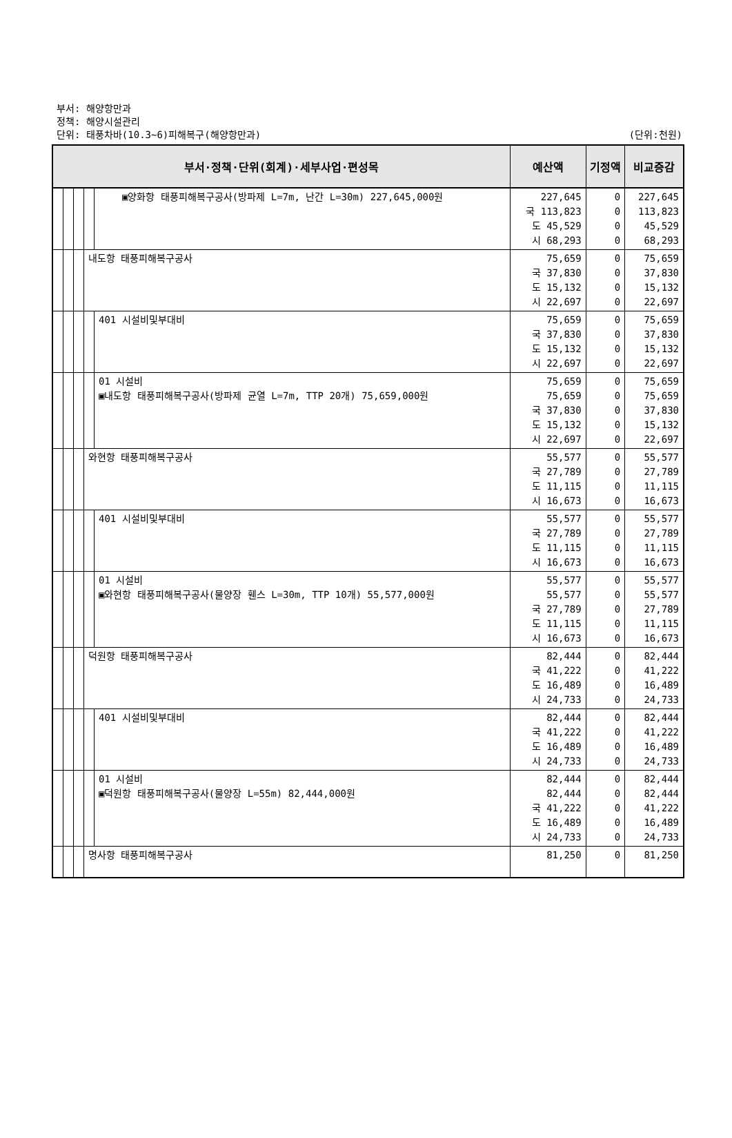부서: 해양항만과
정책: 해양시설관리
단위: 태풍차바(10.3~6)피해복구(해양항만과) (단위:천원)
| 부서·정책·단위(회계)·세부사업·편성목 | | | | | 예산액 | 기정액 | 비교증감 |
| --- | --- | --- | --- | --- | --- | --- | --- |
| | | | | ▣양화항 태풍피해복구공사(방파제 L=7m, 난간 L=30m) 227,645,000원 | 227,645 국 113,823 도 45,529 시 68,293 | 0 0 0 0 | 227,645 113,823 45,529 68,293 |
| | | | 내도항 태풍피해복구공사 | | 75,659 국 37,830 도 15,132 시 22,697 | 0 0 0 0 | 75,659 37,830 15,132 22,697 |
| | | | | 401 시설비및부대비 | 75,659 국 37,830 도 15,132 시 22,697 | 0 0 0 0 | 75,659 37,830 15,132 22,697 |
| | | | | 01 시설비 ▣내도항 태풍피해복구공사(방파제 균열 L=7m, TTP 20개) 75,659,000원 | 75,659 75,659 국 37,830 도 15,132 시 22,697 | 0 0 0 0 0 | 75,659 75,659 37,830 15,132 22,697 |
| | | | 와현항 태풍피해복구공사 | | 55,577 국 27,789 도 11,115 시 16,673 | 0 0 0 0 | 55,577 27,789 11,115 16,673 |
| | | | | 401 시설비및부대비 | 55,577 국 27,789 도 11,115 시 16,673 | 0 0 0 0 | 55,577 27,789 11,115 16,673 |
| | | | | 01 시설비 ▣와현항 태풍피해복구공사(물양장 휀스 L=30m, TTP 10개) 55,577,000원 | 55,577 55,577 국 27,789 도 11,115 시 16,673 | 0 0 0 0 0 | 55,577 55,577 27,789 11,115 16,673 |
| | | | 덕원항 태풍피해복구공사 | | 82,444 국 41,222 도 16,489 시 24,733 | 0 0 0 0 | 82,444 41,222 16,489 24,733 |
| | | | | 401 시설비및부대비 | 82,444 국 41,222 도 16,489 시 24,733 | 0 0 0 0 | 82,444 41,222 16,489 24,733 |
| | | | | 01 시설비 ▣덕원항 태풍피해복구공사(물양장 L=55m) 82,444,000원 | 82,444 82,444 국 41,222 도 16,489 시 24,733 | 0 0 0 0 0 | 82,444 82,444 41,222 16,489 24,733 |
| | | | 명사항 태풍피해복구공사 | | 81,250 | 0 | 81,250 |